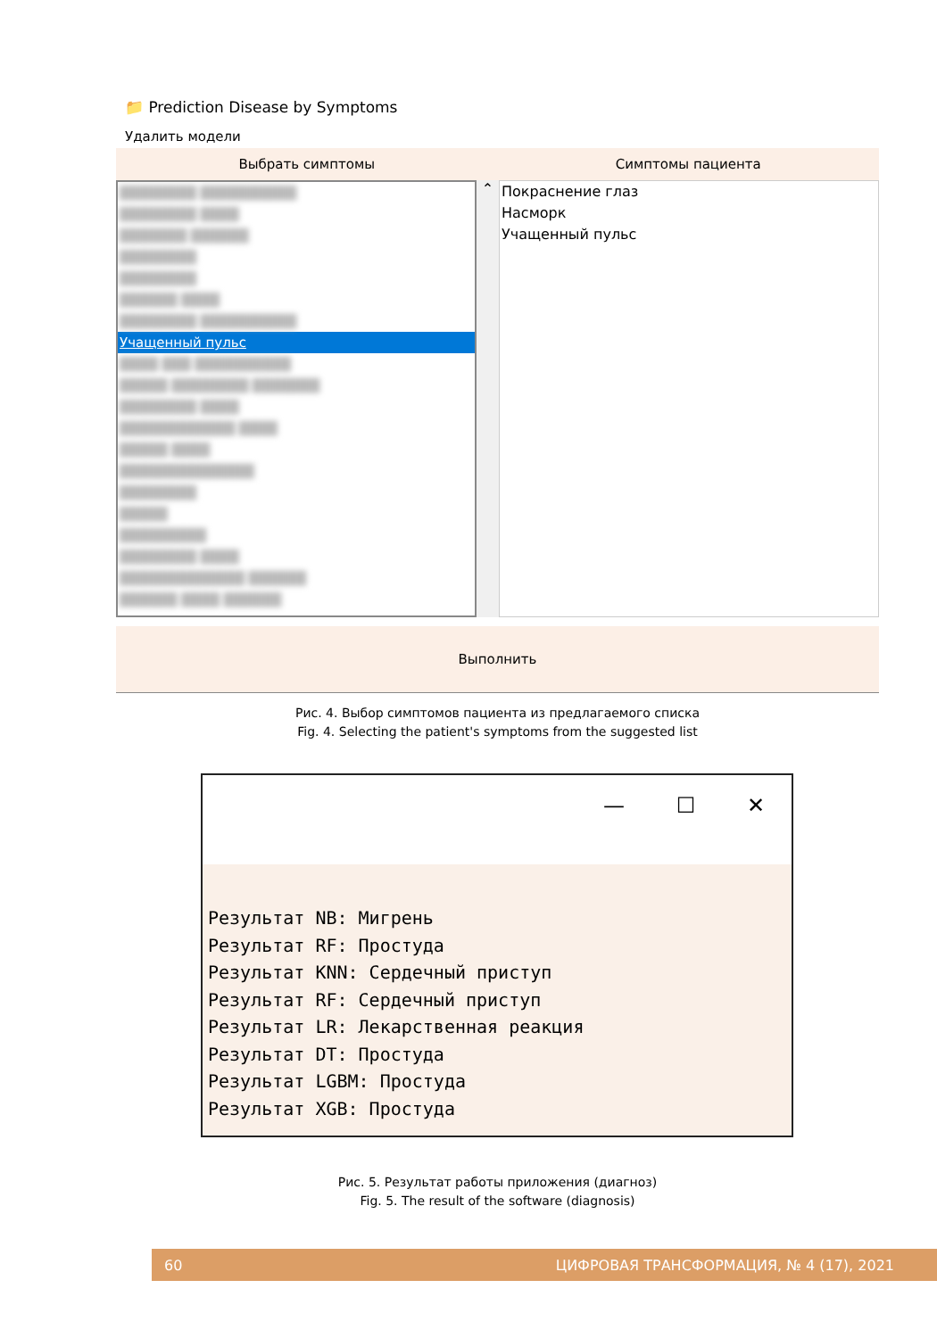📁 Prediction Disease by Symptoms
Удалить модели
Выбрать симптомы Симптомы пациента
████████ ██████████
████████ ████
███████ ██████
████████
████████
██████ ████
████████ ██████████
Учащенный пульс
████ ███ ██████████
█████ ████████ ███████
████████ ████
████████████ ████
█████ ████
██████████████
████████
█████
█████████
████████ ████
█████████████ ██████
██████ ████ ██████
⌃
Покраснение глаз
Насморк
Учащенный пульс
Выполнить
Рис. 4. Выбор симптомов пациента из предлагаемого списка
Fig. 4. Selecting the patient's symptoms from the suggested list
— ☐ ✕
Результат NB: Мигрень
Результат RF: Простуда
Результат KNN: Сердечный приступ
Результат RF: Сердечный приступ
Результат LR: Лекарственная реакция
Результат DT: Простуда
Результат LGBM: Простуда
Результат XGB: Простуда
Рис. 5. Результат работы приложения (диагноз)
Fig. 5. The result of the software (diagnosis)
60 ЦИФРОВАЯ ТРАНСФОРМАЦИЯ, № 4 (17), 2021